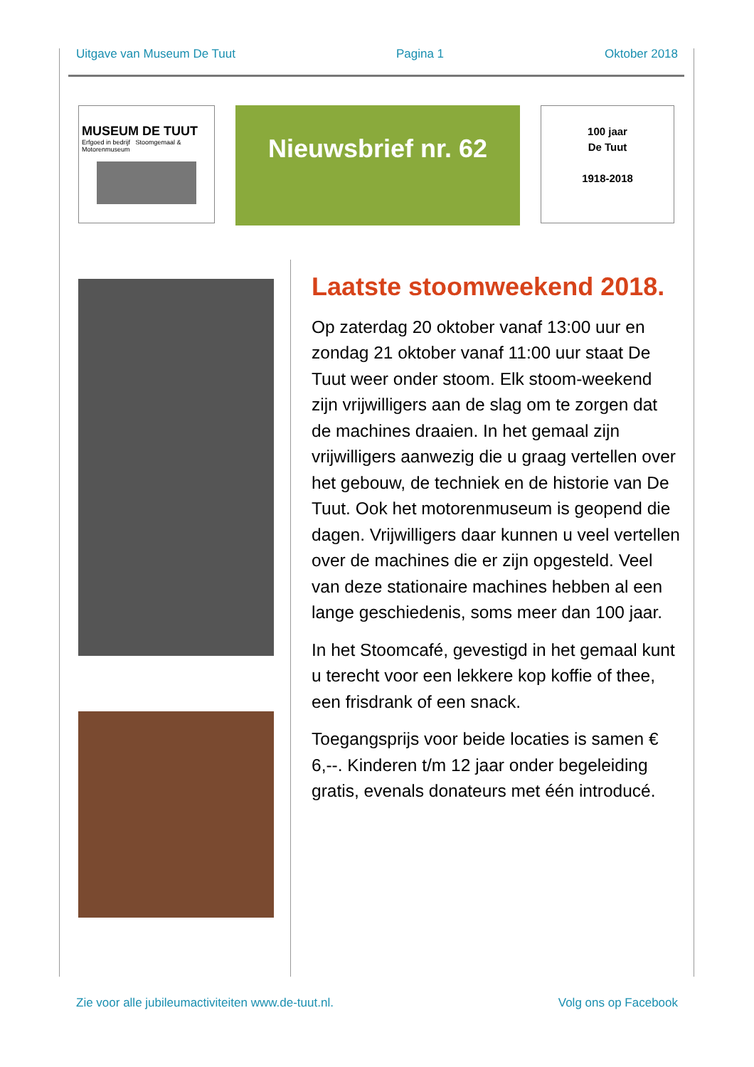Uitgave van Museum De Tuut Pagina 1 Oktober 2018
MUSEUM DE TUUT
Erfgoed in bedrijf Stoomgemaal & Motorenmuseum
Nieuwsbrief nr. 62
100 jaar
De Tuut
1918-2018
Laatste stoomweekend 2018.
Op zaterdag 20 oktober vanaf 13:00 uur en zondag 21 oktober vanaf 11:00 uur staat De Tuut weer onder stoom. Elk stoom-weekend zijn vrijwilligers aan de slag om te zorgen dat de machines draaien. In het gemaal zijn vrijwilligers aanwezig die u graag vertellen over het gebouw, de techniek en de historie van De Tuut. Ook het motorenmuseum is geopend die dagen. Vrijwilligers daar kunnen u veel vertellen over de machines die er zijn opgesteld. Veel van deze stationaire machines hebben al een lange geschiedenis, soms meer dan 100 jaar.
In het Stoomcafé, gevestigd in het gemaal kunt u terecht voor een lekkere kop koffie of thee, een frisdrank of een snack.
Toegangsprijs voor beide locaties is samen € 6,--. Kinderen t/m 12 jaar onder begeleiding gratis, evenals donateurs met één introducé.
Zie voor alle jubileumactiviteiten www.de-tuut.nl. Volg ons op Facebook